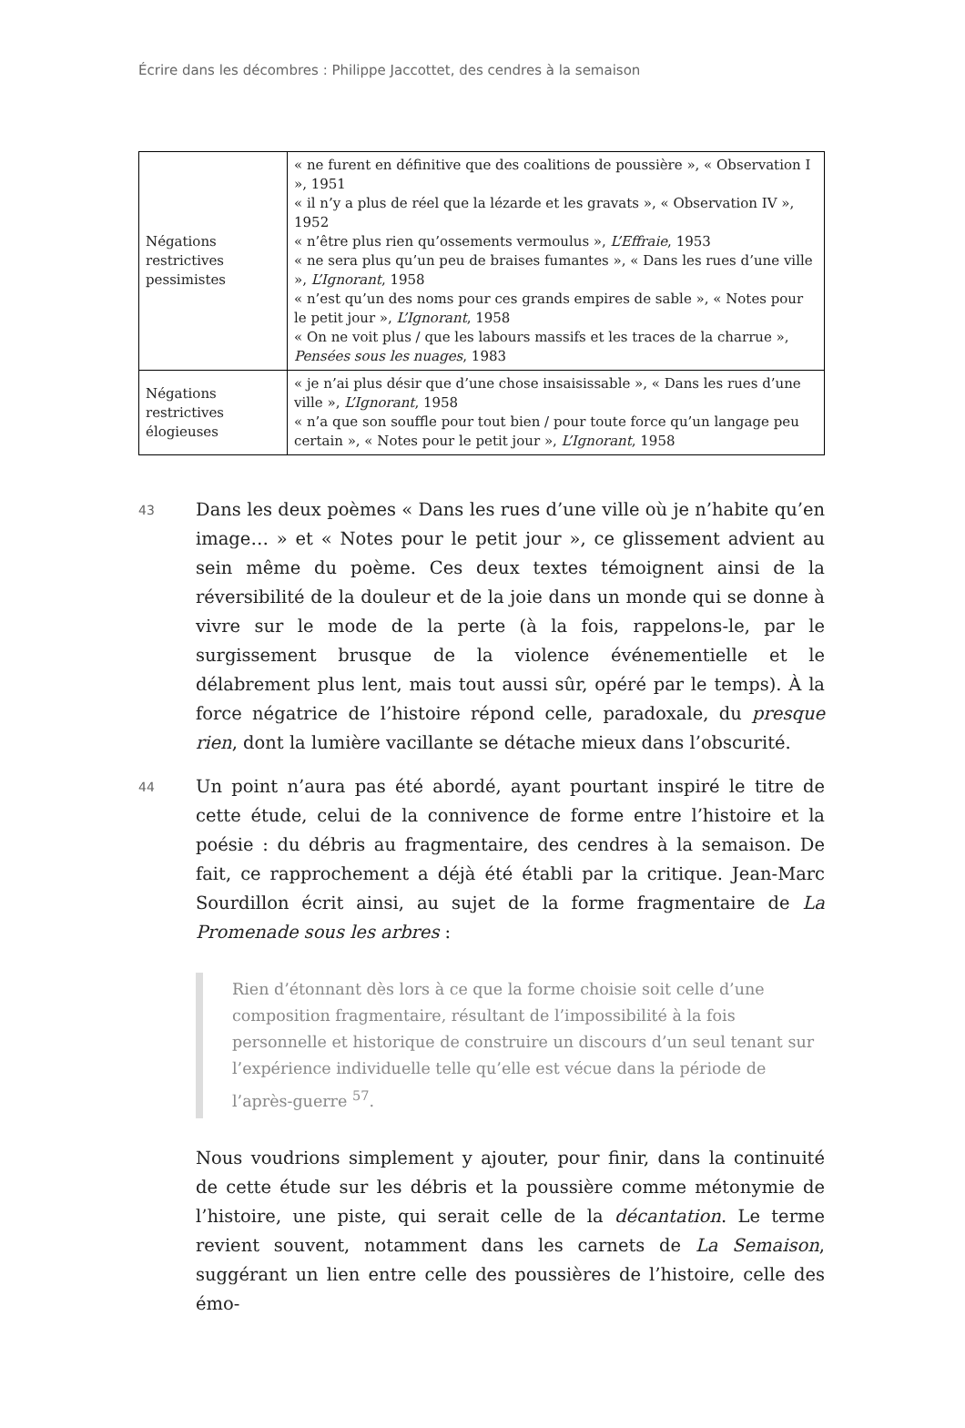Écrire dans les décombres : Philippe Jaccottet, des cendres à la semaison
| Négations restrictives pessimistes | « ne furent en définitive que des coalitions de poussière », « Observation I », 1951 « il n’y a plus de réel que la lézarde et les gravats », « Observation IV », 1952 « n’être plus rien qu’ossements vermoulus », L’Effraie , 1953 « ne sera plus qu’un peu de braises fumantes », « Dans les rues d’une ville », L’Ignorant , 1958 « n’est qu’un des noms pour ces grands empires de sable », « Notes pour le petit jour », L’Ignorant , 1958 « On ne voit plus / que les labours massifs et les traces de la charrue », Pensées sous les nuages , 1983 |
| Négations restrictives élogieuses | « je n’ai plus désir que d’une chose insaisissable », « Dans les rues d’une ville », L’Ignorant , 1958 « n’a que son souffle pour tout bien / pour toute force qu’un langage peu certain », « Notes pour le petit jour », L’Ignorant , 1958 |
43
Dans les deux poèmes « Dans les rues d’une ville où je n’habite qu’en image… » et « Notes pour le petit jour », ce glissement advient au sein même du poème. Ces deux textes témoignent ainsi de la réversibilité de la douleur et de la joie dans un monde qui se donne à vivre sur le mode de la perte (à la fois, rappelons-le, par le surgissement brusque de la violence événementielle et le délabrement plus lent, mais tout aussi sûr, opéré par le temps). À la force négatrice de l’histoire répond celle, paradoxale, du presque rien, dont la lumière vacillante se détache mieux dans l’obscurité.
44
Un point n’aura pas été abordé, ayant pourtant inspiré le titre de cette étude, celui de la connivence de forme entre l’histoire et la poésie : du débris au fragmentaire, des cendres à la semaison. De fait, ce rapprochement a déjà été établi par la critique. Jean-Marc Sourdillon écrit ainsi, au sujet de la forme fragmentaire de La Promenade sous les arbres :
Rien d’étonnant dès lors à ce que la forme choisie soit celle d’une composition fragmentaire, résultant de l’impossibilité à la fois personnelle et historique de construire un discours d’un seul tenant sur l’expérience individuelle telle qu’elle est vécue dans la période de l’après-guerre <sup>57</sup>.
Nous voudrions simplement y ajouter, pour finir, dans la continuité de cette étude sur les débris et la poussière comme métonymie de l’histoire, une piste, qui serait celle de la décantation. Le terme revient souvent, notamment dans les carnets de La Semaison, suggérant un lien entre celle des poussières de l’histoire, celle des émo-